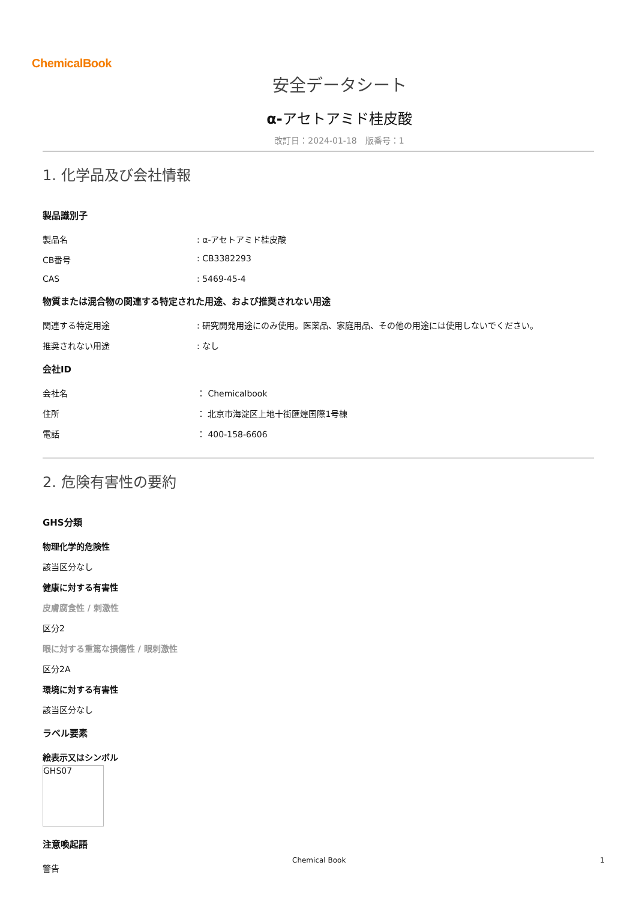ChemicalBook
安全データシート
α-アセトアミド桂皮酸
改訂日：2024-01-18　版番号：1
1. 化学品及び会社情報
製品識別子
製品名 : α-アセトアミド桂皮酸
CB番号 : CB3382293
CAS : 5469-45-4
物質または混合物の関連する特定された用途、および推奨されない用途
関連する特定用途 : 研究開発用途にのみ使用。医薬品、家庭用品、その他の用途には使用しないでください。
推奨されない用途 : なし
会社ID
会社名 ： Chemicalbook
住所 ： 北京市海淀区上地十街匯煌国際1号棟
電話 ： 400-158-6606
2. 危険有害性の要約
GHS分類
物理化学的危険性
該当区分なし
健康に対する有害性
皮膚腐食性 / 刺激性
区分2
眼に対する重篤な損傷性 / 眼刺激性
区分2A
環境に対する有害性
該当区分なし
ラベル要素
絵表示又はシンボル
GHS07
注意喚起語
警告
Chemical Book 1